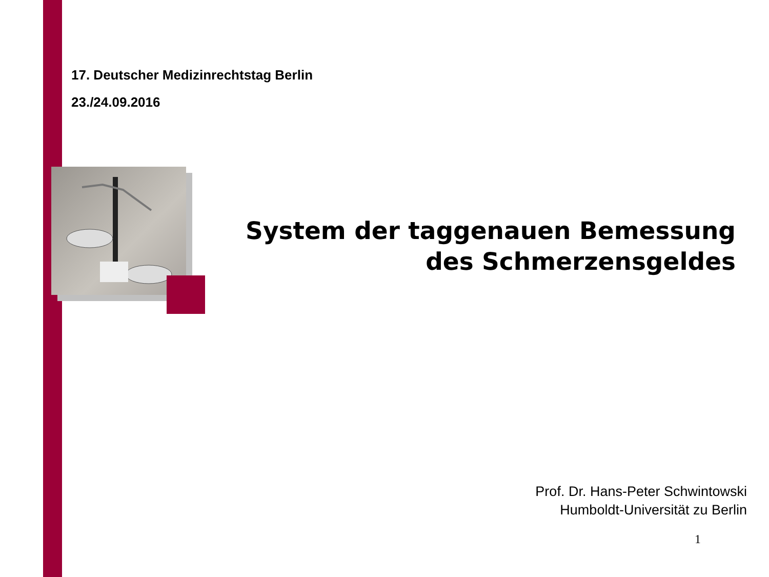17. Deutscher Medizinrechtstag Berlin
23./24.09.2016
System der taggenauen Bemessung
des Schmerzensgeldes
Prof. Dr. Hans-Peter Schwintowski
Humboldt-Universität zu Berlin
1